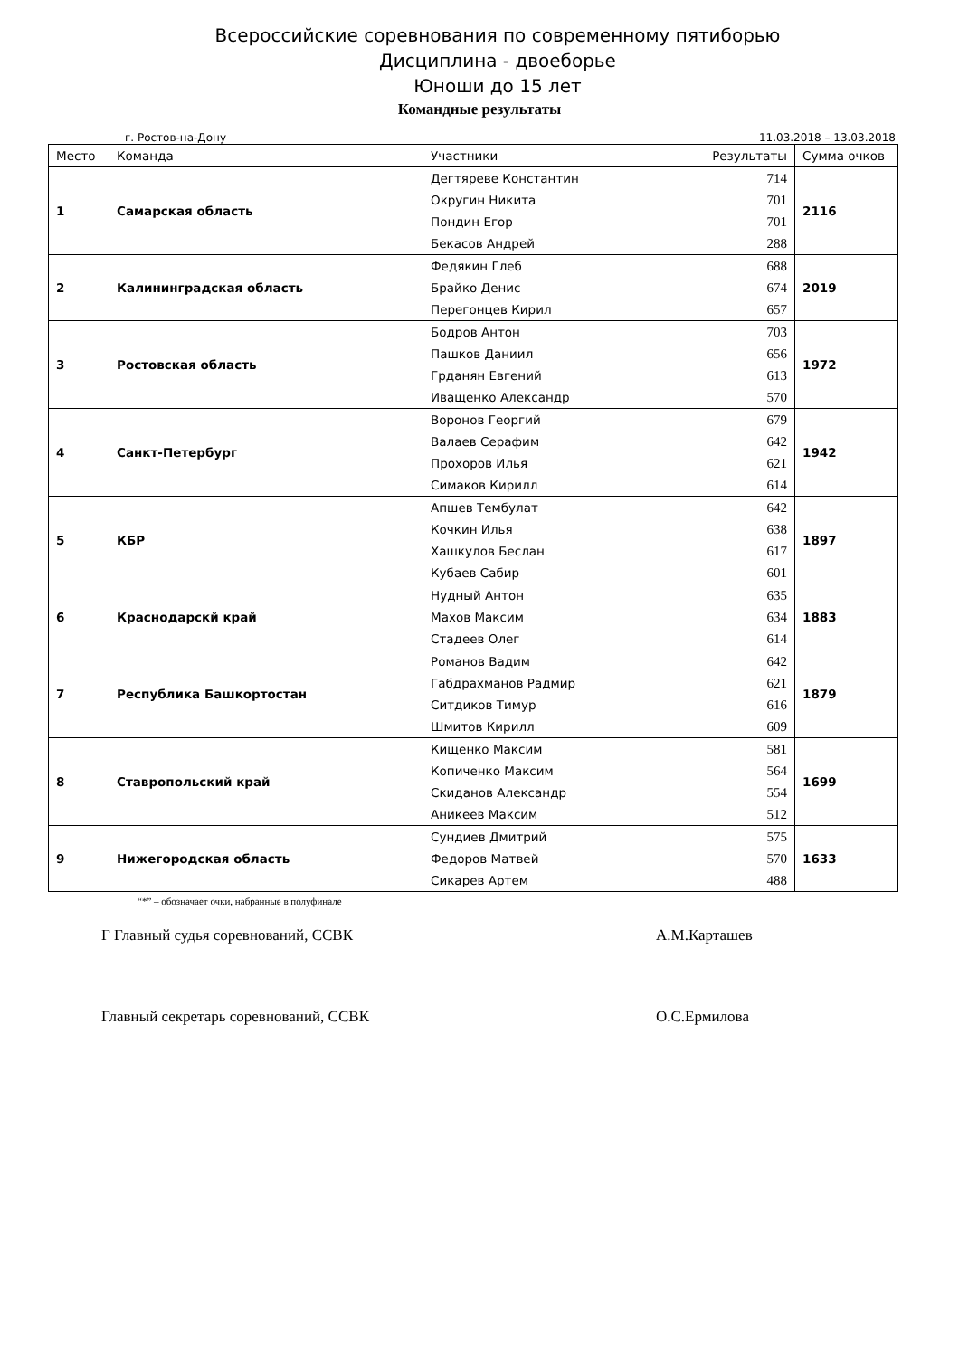Всероссийские соревнования по современному пятиборью
Дисциплина - двоеборье
Юноши до 15 лет
Командные результаты
г. Ростов-на-Дону 11.03.2018 – 13.03.2018
| Место | Команда | Участники Результаты | Сумма очков |
| --- | --- | --- | --- |
| 1 | Самарская область | Дегтяреве Константин 714 Округин Никита 701 Пондин Егор 701 Бекасов Андрей 288 | 2116 |
| 2 | Калининградская область | Федякин Глеб 688 Брайко Денис 674 Перегонцев Кирил 657 | 2019 |
| 3 | Ростовская область | Бодров Антон 703 Пашков Даниил 656 Грданян Евгений 613 Иващенко Александр 570 | 1972 |
| 4 | Санкт-Петербург | Воронов Георгий 679 Валаев Серафим 642 Прохоров Илья 621 Симаков Кирилл 614 | 1942 |
| 5 | КБР | Апшев Тембулат 642 Кочкин Илья 638 Хашкулов Беслан 617 Кубаев Сабир 601 | 1897 |
| 6 | Краснодарскй край | Нудный Антон 635 Махов Максим 634 Стадеев Олег 614 | 1883 |
| 7 | Республика Башкортостан | Романов Вадим 642 Габдрахманов Радмир 621 Ситдиков Тимур 616 Шмитов Кирилл 609 | 1879 |
| 8 | Ставропольский край | Кищенко Максим 581 Копиченко Максим 564 Скиданов Александр 554 Аникеев Максим 512 | 1699 |
| 9 | Нижегородская область | Сундиев Дмитрий 575 Федоров Матвей 570 Сикарев Артем 488 | 1633 |
“*” – обозначает очки, набранные в полуфинале
Г Главный судья соревнований, ССВК А.М.Карташев
Главный секретарь соревнований, ССВК О.С.Ермилова